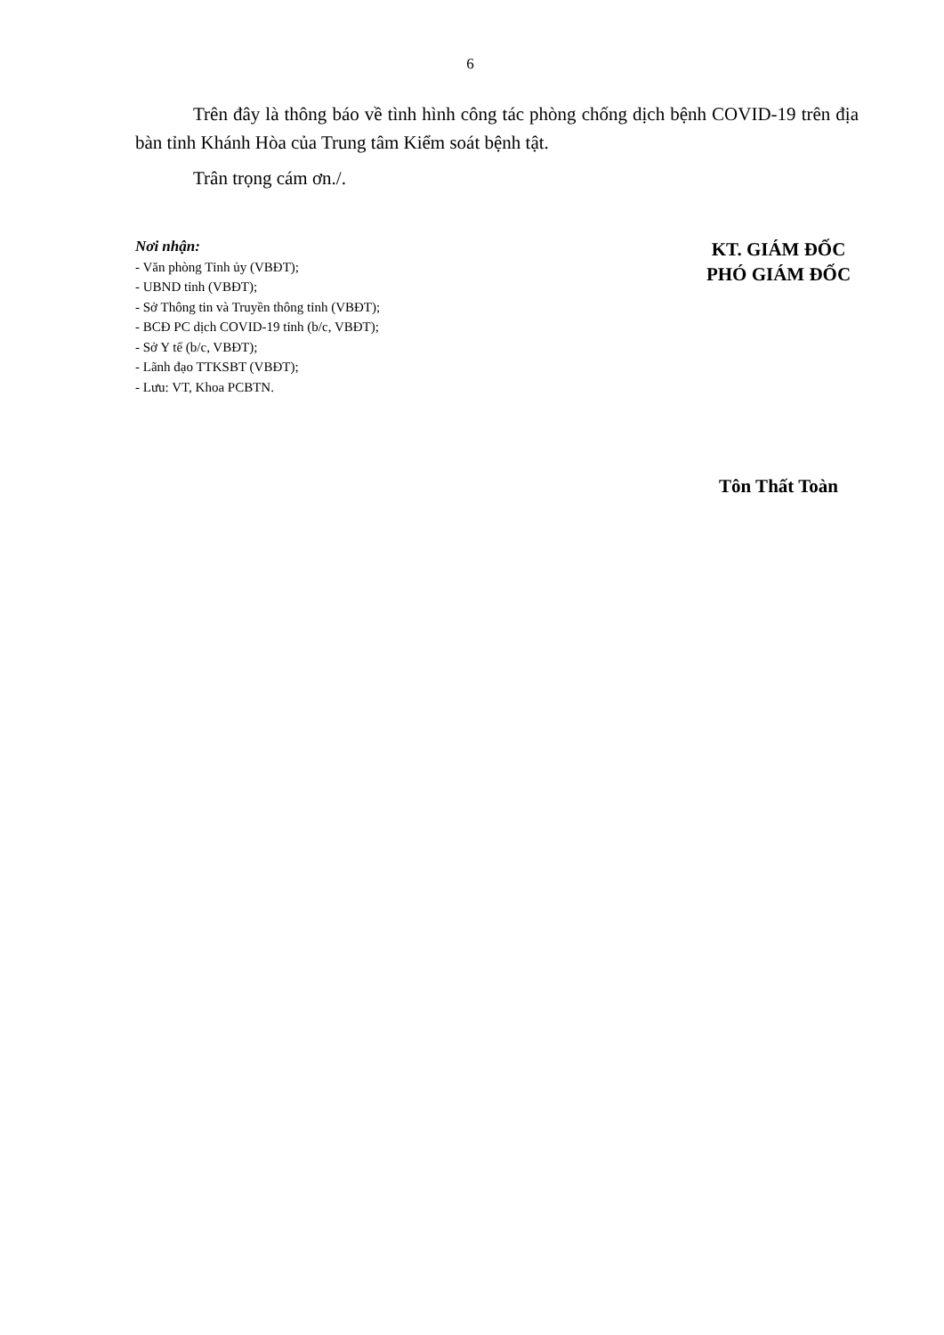6
Trên đây là thông báo về tình hình công tác phòng chống dịch bệnh COVID-19 trên địa bàn tỉnh Khánh Hòa của Trung tâm Kiểm soát bệnh tật.
Trân trọng cám ơn./.
Nơi nhận:
- Văn phòng Tỉnh ủy (VBĐT);
- UBND tỉnh (VBĐT);
- Sở Thông tin và Truyền thông tỉnh (VBĐT);
- BCĐ PC dịch COVID-19 tỉnh (b/c, VBĐT);
- Sở Y tế (b/c, VBĐT);
- Lãnh đạo TTKSBT (VBĐT);
- Lưu: VT, Khoa PCBTN.
KT. GIÁM ĐỐC
PHÓ GIÁM ĐỐC
Tôn Thất Toàn